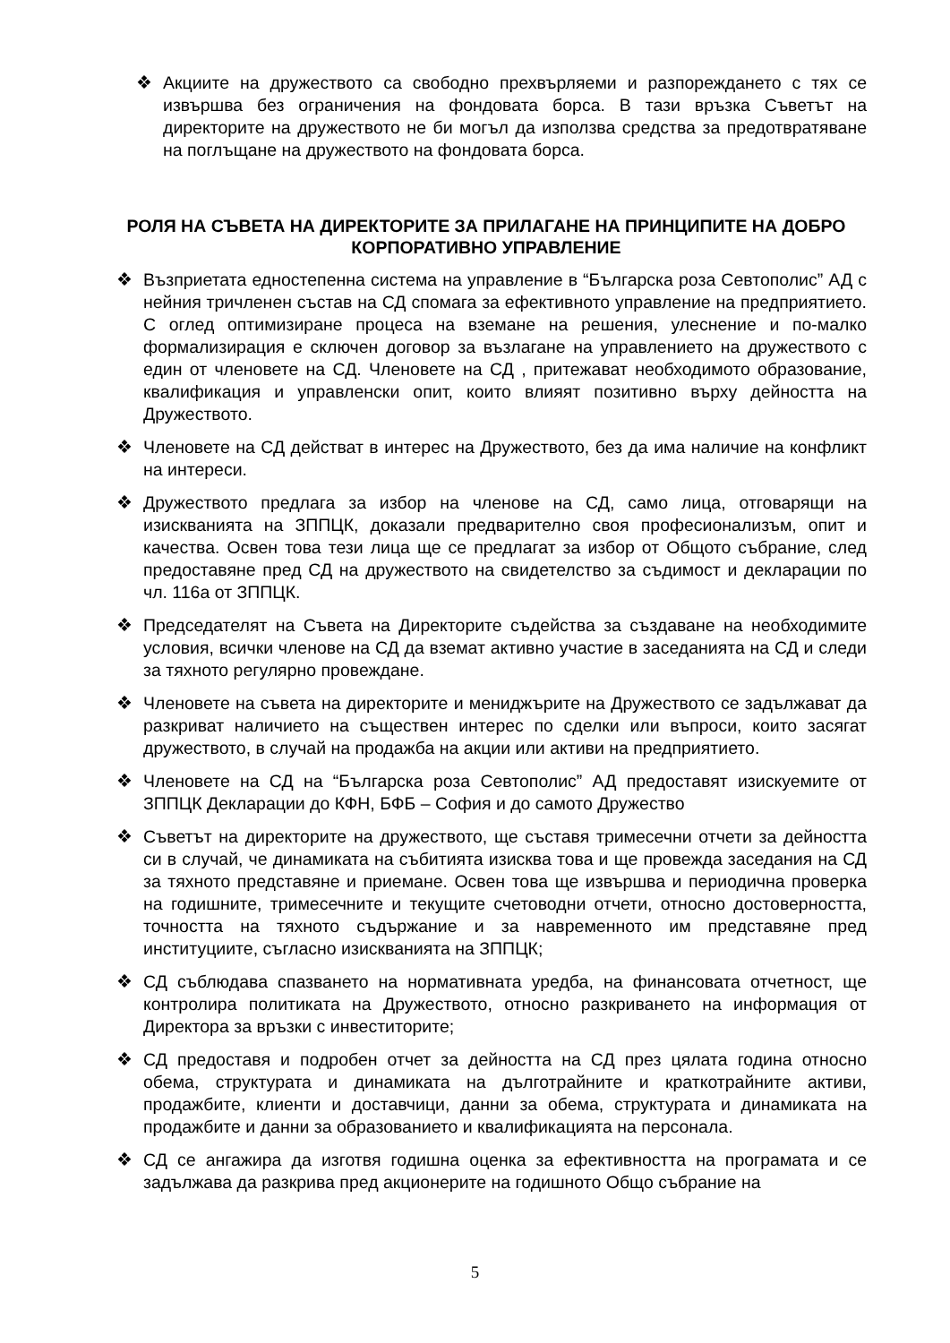❖ Акциите на дружеството са свободно прехвърляеми и разпореждането с тях се извършва без ограничения на фондовата борса. В тази връзка Съветът на директорите на дружеството не би могъл да използва средства за предотвратяване на поглъщане на дружеството на фондовата борса.
РОЛЯ НА СЪВЕТА НА ДИРЕКТОРИТЕ ЗА ПРИЛАГАНЕ НА ПРИНЦИПИТЕ НА ДОБРО КОРПОРАТИВНО УПРАВЛЕНИЕ
❖ Възприетата едностепенна система на управление в “Българска роза Севтополис” АД с нейния тричленен състав на СД спомага за ефективното управление на предприятието. С оглед оптимизиране процеса на вземане на решения, улеснение и по-малко формализирация е сключен договор за възлагане на управлението на дружеството с един от членовете на СД. Членовете на СД , притежават необходимото образование, квалификация и управленски опит, които влияят позитивно върху дейността на Дружеството.
❖ Членовете на СД действат в интерес на Дружеството, без да има наличие на конфликт на интереси.
❖ Дружеството предлага за избор на членове на СД, само лица, отговарящи на изискванията на ЗППЦК, доказали предварително своя професионализъм, опит и качества. Освен това тези лица ще се предлагат за избор от Общото събрание, след предоставяне пред СД на дружеството на свидетелство за съдимост и декларации по чл. 116а от ЗППЦК.
❖ Председателят на Съвета на Директорите съдейства за създаване на необходимите условия, всички членове на СД да вземат активно участие в заседанията на СД и следи за тяхното регулярно провеждане.
❖ Членовете на съвета на директорите и мениджърите на Дружеството се задължават да разкриват наличието на съществен интерес по сделки или въпроси, които засягат дружеството, в случай на продажба на акции или активи на предприятието.
❖ Членовете на СД на “Българска роза Севтополис” АД предоставят изискуемите от ЗППЦК Декларации до КФН, БФБ – София и до самото Дружество
❖ Съветът на директорите на дружеството, ще съставя тримесечни отчети за дейността си в случай, че динамиката на събитията изисква това и ще провежда заседания на СД за тяхното представяне и приемане. Освен това ще извършва и периодична проверка на годишните, тримесечните и текущите счетоводни отчети, относно достоверността, точността на тяхното съдържание и за навременното им представяне пред институциите, съгласно изискванията на ЗППЦК;
❖ СД съблюдава спазването на нормативната уредба, на финансовата отчетност, ще контролира политиката на Дружеството, относно разкриването на информация от Директора за връзки с инвеститорите;
❖ СД предоставя и подробен отчет за дейността на СД през цялата година относно обема, структурата и динамиката на дълготрайните и краткотрайните активи, продажбите, клиенти и доставчици, данни за обема, структурата и динамиката на продажбите и данни за образованието и квалификацията на персонала.
❖ СД се ангажира да изготвя годишна оценка за ефективността на програмата и се задължава да разкрива пред акционерите на годишното Общо събрание на
5